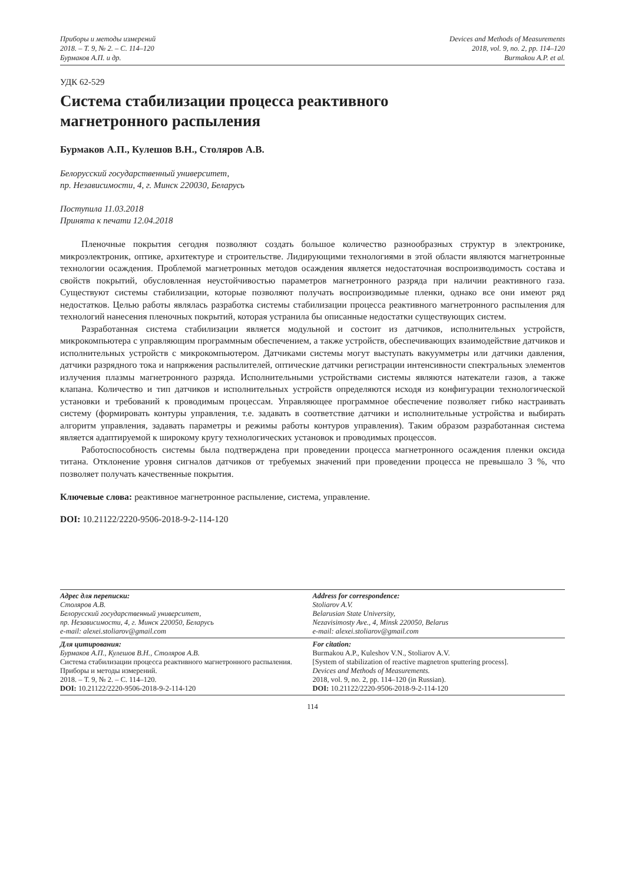Приборы и методы измерений
2018. – Т. 9, № 2. – С. 114–120
Бурмаков А.П. и др.
Devices and Methods of Measurements
2018, vol. 9, no. 2, pp. 114–120
Burmakou A.P. et al.
УДК 62-529
Система стабилизации процесса реактивного
магнетронного распыления
Бурмаков А.П., Кулешов В.Н., Столяров А.В.
Белорусский государственный университет,
пр. Независимости, 4, г. Минск 220030, Беларусь
Поступила 11.03.2018
Принята к печати 12.04.2018
Пленочные покрытия сегодня позволяют создать большое количество разнообразных структур в электронике, микроэлектроник, оптике, архитектуре и строительстве. Лидирующими технологиями в этой области являются магнетронные технологии осаждения. Проблемой магнетронных методов осаждения является недостаточная воспроизводимость состава и свойств покрытий, обусловленная неустойчивостью параметров магнетронного разряда при наличии реактивного газа. Существуют системы стабилизации, которые позволяют получать воспроизводимые пленки, однако все они имеют ряд недостатков. Целью работы являлась разработка системы стабилизации процесса реактивного магнетронного распыления для технологий нанесения пленочных покрытий, которая устранила бы описанные недостатки существующих систем.
Разработанная система стабилизации является модульной и состоит из датчиков, исполнительных устройств, микрокомпьютера с управляющим программным обеспечением, а также устройств, обеспечивающих взаимодействие датчиков и исполнительных устройств с микрокомпьютером. Датчиками системы могут выступать вакуумметры или датчики давления, датчики разрядного тока и напряжения распылителей, оптические датчики регистрации интенсивности спектральных элементов излучения плазмы магнетронного разряда. Исполнительными устройствами системы являются натекатели газов, а также клапана. Количество и тип датчиков и исполнительных устройств определяются исходя из конфигурации технологической установки и требований к проводимым процессам. Управляющее программное обеспечение позволяет гибко настраивать систему (формировать контуры управления, т.е. задавать в соответствие датчики и исполнительные устройства и выбирать алгоритм управления, задавать параметры и режимы работы контуров управления). Таким образом разработанная система является адаптируемой к широкому кругу технологических установок и проводимых процессов.
Работоспособность системы была подтверждена при проведении процесса магнетронного осаждения пленки оксида титана. Отклонение уровня сигналов датчиков от требуемых значений при проведении процесса не превышало 3 %, что позволяет получать качественные покрытия.
Ключевые слова: реактивное магнетронное распыление, система, управление.
DOI: 10.21122/2220-9506-2018-9-2-114-120
Адрес для переписки:
Столяров А.В.
Белорусский государственный университет,
пр. Независимости, 4, г. Минск 220050, Беларусь
e-mail: alexei.stoliarov@gmail.com
Address for correspondence:
Stoliarov A.V.
Belarusian State University,
Nezavisimosty Ave., 4, Minsk 220050, Belarus
e-mail: alexei.stoliarov@gmail.com
Для цитирования:
Бурмаков А.П., Кулешов В.Н., Столяров А.В.
Система стабилизации процесса реактивного магнетронного распыления.
Приборы и методы измерений.
2018. – Т. 9, № 2. – С. 114–120.
DOI: 10.21122/2220-9506-2018-9-2-114-120
For citation:
Burmakou A.P., Kuleshov V.N., Stoliarov A.V.
[System of stabilization of reactive magnetron sputtering process].
Devices and Methods of Measurements.
2018, vol. 9, no. 2, pp. 114–120 (in Russian).
DOI: 10.21122/2220-9506-2018-9-2-114-120
114